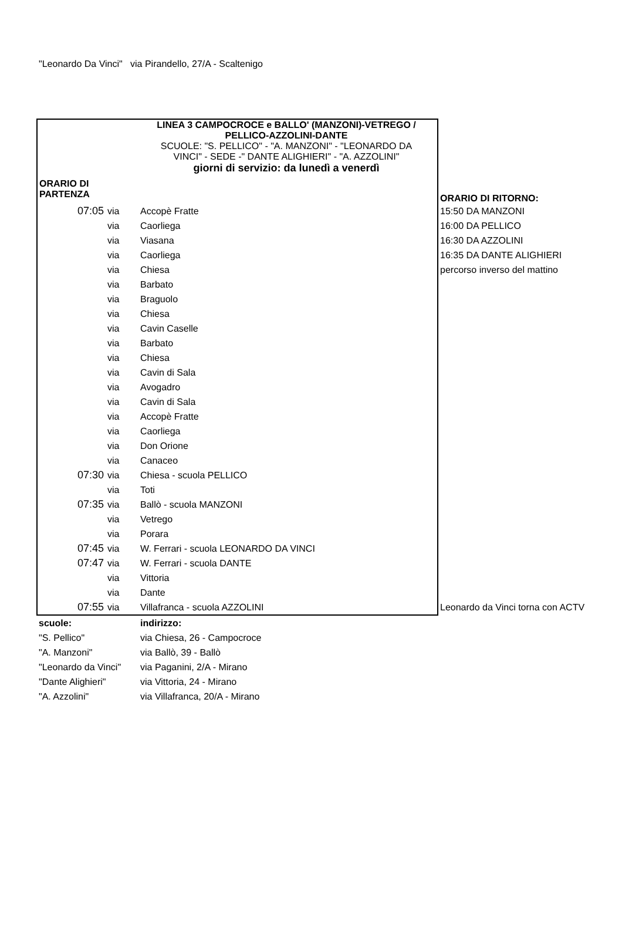"Leonardo Da Vinci" via Pirandello, 27/A - Scaltenigo
| LINEA 3 CAMPOCROCE e BALLO' (MANZONI)-VETREGO / PELLICO-AZZOLINI-DANTE SCUOLE: "S. PELLICO" - "A. MANZONI" - "LEONARDO DA VINCI" - SEDE -" DANTE ALIGHIERI" - "A. AZZOLINI" giorni di servizio: da lunedì a venerdì | | | |
| ORARIO DI PARTENZA | | | ORARIO DI RITORNO: |
| 07:05 | via | Accopè Fratte | 15:50 DA MANZONI |
| | via | Caorliega | 16:00 DA PELLICO |
| | via | Viasana | 16:30 DA AZZOLINI |
| | via | Caorliega | 16:35 DA DANTE ALIGHIERI |
| | via | Chiesa | percorso inverso del mattino |
| | via | Barbato | |
| | via | Braguolo | |
| | via | Chiesa | |
| | via | Cavin Caselle | |
| | via | Barbato | |
| | via | Chiesa | |
| | via | Cavin di Sala | |
| | via | Avogadro | |
| | via | Cavin di Sala | |
| | via | Accopè Fratte | |
| | via | Caorliega | |
| | via | Don Orione | |
| | via | Canaceo | |
| 07:30 | via | Chiesa - scuola PELLICO | |
| | via | Toti | |
| 07:35 | via | Ballò - scuola MANZONI | |
| | via | Vetrego | |
| | via | Porara | |
| 07:45 | via | W. Ferrari - scuola LEONARDO DA VINCI | |
| 07:47 | via | W. Ferrari - scuola DANTE | |
| | via | Vittoria | |
| | via | Dante | |
| 07:55 | via | Villafranca - scuola AZZOLINI | Leonardo da Vinci torna con ACTV |
| scuole: | | indirizzo: | |
| "S. Pellico" | | via Chiesa, 26 - Campocroce | |
| "A. Manzoni" | | via Ballò, 39 - Ballò | |
| "Leonardo da Vinci" | | via Paganini, 2/A - Mirano | |
| "Dante Alighieri" | | via Vittoria, 24 - Mirano | |
| "A. Azzolini" | | via Villafranca, 20/A - Mirano | |